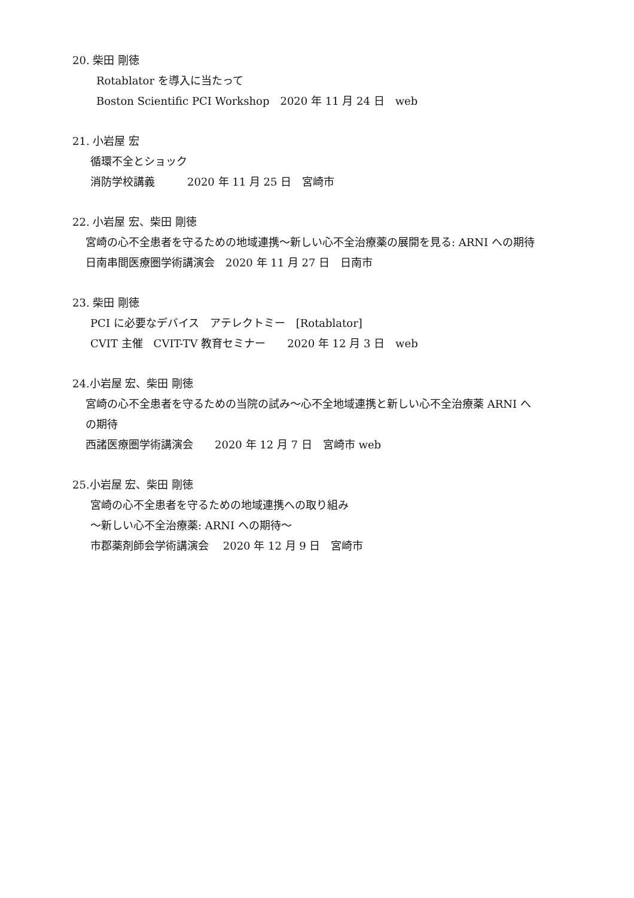20. 柴田 剛徳
Rotablator を導入に当たって
Boston Scientific PCI Workshop　2020 年 11 月 24 日　web
21. 小岩屋 宏
循環不全とショック
消防学校講義　　　2020 年 11 月 25 日　宮崎市
22. 小岩屋 宏、柴田 剛徳
宮崎の心不全患者を守るための地域連携～新しい心不全治療薬の展開を見る: ARNI への期待
日南串間医療圏学術講演会　2020 年 11 月 27 日　日南市
23. 柴田 剛徳
PCI に必要なデバイス　アテレクトミー　[Rotablator]
CVIT 主催　CVIT-TV 教育セミナー　　2020 年 12 月 3 日　web
24.小岩屋 宏、柴田 剛徳
宮崎の心不全患者を守るための当院の試み～心不全地域連携と新しい心不全治療薬 ARNI へ
の期待
西諸医療圏学術講演会　　2020 年 12 月 7 日　宮崎市 web
25.小岩屋 宏、柴田 剛徳
宮崎の心不全患者を守るための地域連携への取り組み
～新しい心不全治療薬: ARNI への期待～
市郡薬剤師会学術講演会　 2020 年 12 月 9 日　宮崎市